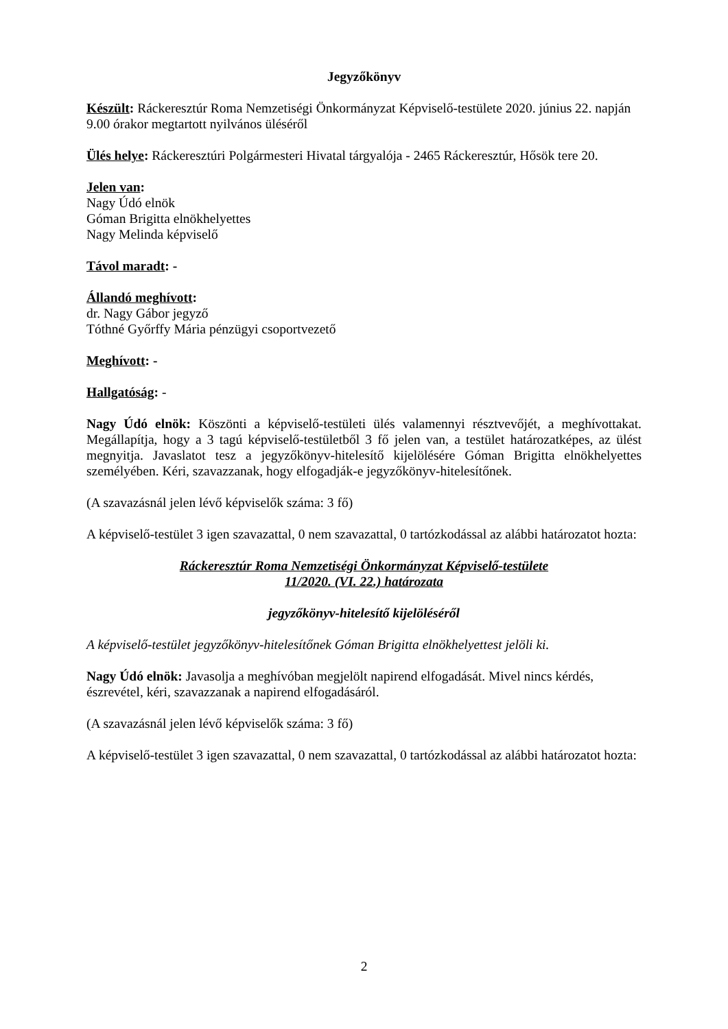Jegyzőkönyv
Készült: Ráckeresztúr Roma Nemzetiségi Önkormányzat Képviselő-testülete 2020. június 22. napján 9.00 órakor megtartott nyilvános üléséről
Ülés helye: Ráckeresztúri Polgármesteri Hivatal tárgyalója - 2465 Ráckeresztúr, Hősök tere 20.
Jelen van:
Nagy Údó elnök
Góman Brigitta elnökhelyettes
Nagy Melinda képviselő
Távol maradt: -
Állandó meghívott:
dr. Nagy Gábor jegyző
Tóthné Győrffy Mária pénzügyi csoportvezető
Meghívott: -
Hallgatóság: -
Nagy Údó elnök: Köszönti a képviselő-testületi ülés valamennyi résztvevőjét, a meghívottakat. Megállapítja, hogy a 3 tagú képviselő-testületből 3 fő jelen van, a testület határozatképes, az ülést megnyitja. Javaslatot tesz a jegyzőkönyv-hitelesítő kijelölésére Góman Brigitta elnökhelyettes személyében. Kéri, szavazzanak, hogy elfogadják-e jegyzőkönyv-hitelesítőnek.
(A szavazásnál jelen lévő képviselők száma: 3 fő)
A képviselő-testület 3 igen szavazattal, 0 nem szavazattal, 0 tartózkodással az alábbi határozatot hozta:
Ráckeresztúr Roma Nemzetiségi Önkormányzat Képviselő-testülete
11/2020. (VI. 22.) határozata
jegyzőkönyv-hitelesítő kijelöléséről
A képviselő-testület jegyzőkönyv-hitelesítőnek Góman Brigitta elnökhelyettest jelöli ki.
Nagy Údó elnök: Javasolja a meghívóban megjelölt napirend elfogadását. Mivel nincs kérdés, észrevétel, kéri, szavazzanak a napirend elfogadásáról.
(A szavazásnál jelen lévő képviselők száma: 3 fő)
A képviselő-testület 3 igen szavazattal, 0 nem szavazattal, 0 tartózkodással az alábbi határozatot hozta:
2